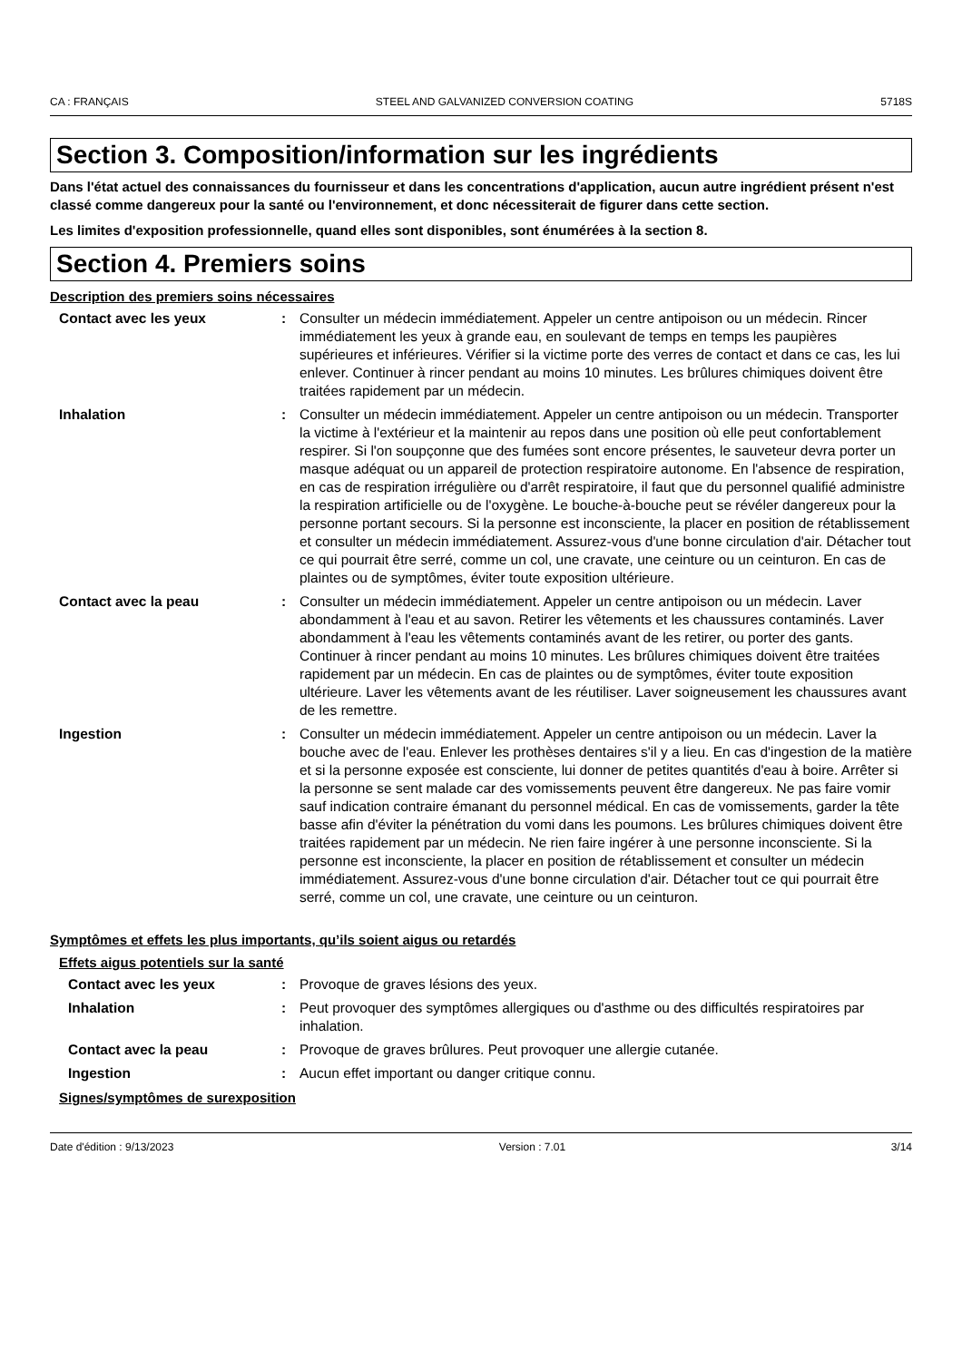CA : FRANÇAIS STEEL AND GALVANIZED CONVERSION COATING 5718S
Section 3. Composition/information sur les ingrédients
Dans l'état actuel des connaissances du fournisseur et dans les concentrations d'application, aucun autre ingrédient présent n'est classé comme dangereux pour la santé ou l'environnement, et donc nécessiterait de figurer dans cette section.
Les limites d'exposition professionnelle, quand elles sont disponibles, sont énumérées à la section 8.
Section 4. Premiers soins
Description des premiers soins nécessaires
Contact avec les yeux : Consulter un médecin immédiatement. Appeler un centre antipoison ou un médecin. Rincer immédiatement les yeux à grande eau, en soulevant de temps en temps les paupières supérieures et inférieures. Vérifier si la victime porte des verres de contact et dans ce cas, les lui enlever. Continuer à rincer pendant au moins 10 minutes. Les brûlures chimiques doivent être traitées rapidement par un médecin.
Inhalation : Consulter un médecin immédiatement. Appeler un centre antipoison ou un médecin. Transporter la victime à l'extérieur et la maintenir au repos dans une position où elle peut confortablement respirer. Si l'on soupçonne que des fumées sont encore présentes, le sauveteur devra porter un masque adéquat ou un appareil de protection respiratoire autonome. En l'absence de respiration, en cas de respiration irrégulière ou d'arrêt respiratoire, il faut que du personnel qualifié administre la respiration artificielle ou de l'oxygène. Le bouche-à-bouche peut se révéler dangereux pour la personne portant secours. Si la personne est inconsciente, la placer en position de rétablissement et consulter un médecin immédiatement. Assurez-vous d'une bonne circulation d'air. Détacher tout ce qui pourrait être serré, comme un col, une cravate, une ceinture ou un ceinturon. En cas de plaintes ou de symptômes, éviter toute exposition ultérieure.
Contact avec la peau : Consulter un médecin immédiatement. Appeler un centre antipoison ou un médecin. Laver abondamment à l'eau et au savon. Retirer les vêtements et les chaussures contaminés. Laver abondamment à l'eau les vêtements contaminés avant de les retirer, ou porter des gants. Continuer à rincer pendant au moins 10 minutes. Les brûlures chimiques doivent être traitées rapidement par un médecin. En cas de plaintes ou de symptômes, éviter toute exposition ultérieure. Laver les vêtements avant de les réutiliser. Laver soigneusement les chaussures avant de les remettre.
Ingestion : Consulter un médecin immédiatement. Appeler un centre antipoison ou un médecin. Laver la bouche avec de l'eau. Enlever les prothèses dentaires s'il y a lieu. En cas d'ingestion de la matière et si la personne exposée est consciente, lui donner de petites quantités d'eau à boire. Arrêter si la personne se sent malade car des vomissements peuvent être dangereux. Ne pas faire vomir sauf indication contraire émanant du personnel médical. En cas de vomissements, garder la tête basse afin d'éviter la pénétration du vomi dans les poumons. Les brûlures chimiques doivent être traitées rapidement par un médecin. Ne rien faire ingérer à une personne inconsciente. Si la personne est inconsciente, la placer en position de rétablissement et consulter un médecin immédiatement. Assurez-vous d'une bonne circulation d'air. Détacher tout ce qui pourrait être serré, comme un col, une cravate, une ceinture ou un ceinturon.
Symptômes et effets les plus importants, qu’ils soient aigus ou retardés
Effets aigus potentiels sur la santé
Contact avec les yeux : Provoque de graves lésions des yeux.
Inhalation : Peut provoquer des symptômes allergiques ou d'asthme ou des difficultés respiratoires par inhalation.
Contact avec la peau : Provoque de graves brûlures. Peut provoquer une allergie cutanée.
Ingestion : Aucun effet important ou danger critique connu.
Signes/symptômes de surexposition
Date d'édition : 9/13/2023 Version : 7.01 3/14